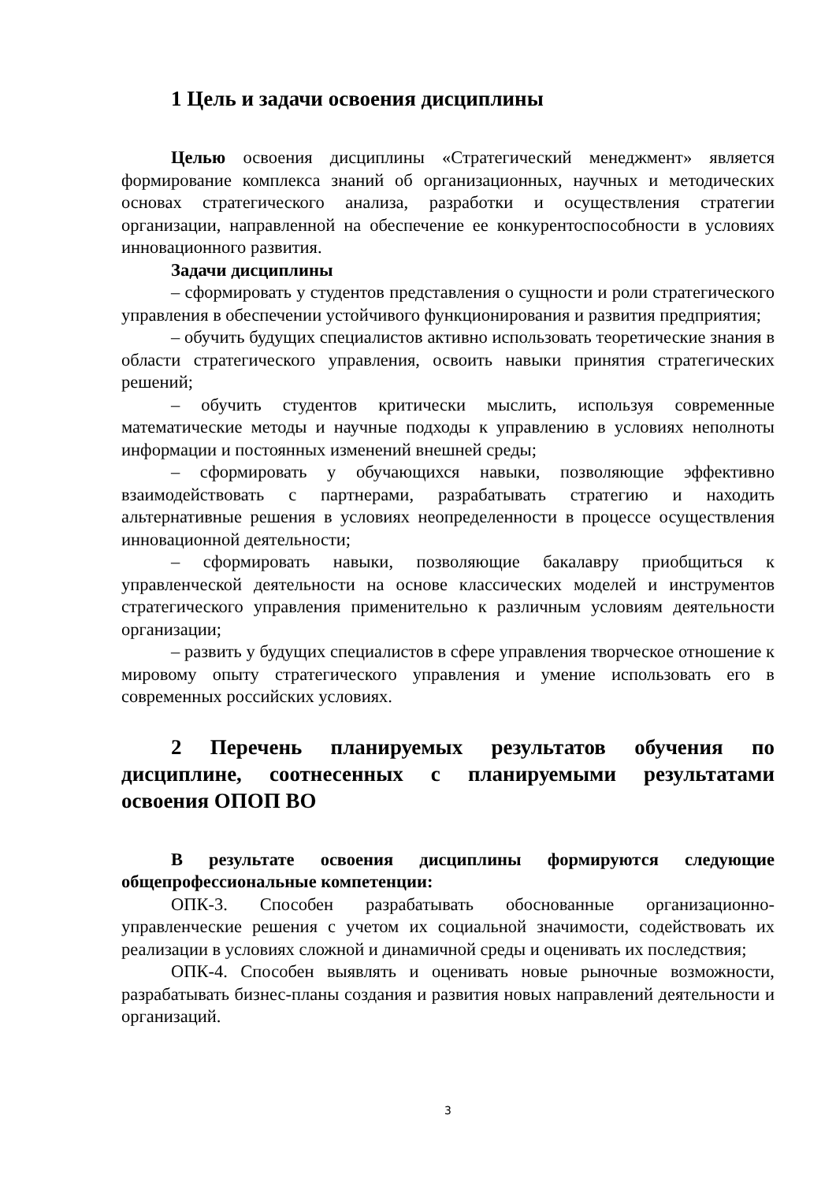1 Цель и задачи освоения дисциплины
Целью освоения дисциплины «Стратегический менеджмент» является формирование комплекса знаний об организационных, научных и методических основах стратегического анализа, разработки и осуществления стратегии организации, направленной на обеспечение ее конкурентоспособности в условиях инновационного развития.
Задачи дисциплины
– сформировать у студентов представления о сущности и роли стратегического управления в обеспечении устойчивого функционирования и развития предприятия;
– обучить будущих специалистов активно использовать теоретические знания в области стратегического управления, освоить навыки принятия стратегических решений;
– обучить студентов критически мыслить, используя современные математические методы и научные подходы к управлению в условиях неполноты информации и постоянных изменений внешней среды;
– сформировать у обучающихся навыки, позволяющие эффективно взаимодействовать с партнерами, разрабатывать стратегию и находить альтернативные решения в условиях неопределенности в процессе осуществления инновационной деятельности;
– сформировать навыки, позволяющие бакалавру приобщиться к управленческой деятельности на основе классических моделей и инструментов стратегического управления применительно к различным условиям деятельности организации;
– развить у будущих специалистов в сфере управления творческое отношение к мировому опыту стратегического управления и умение использовать его в современных российских условиях.
2 Перечень планируемых результатов обучения по дисциплине, соотнесенных с планируемыми результатами освоения ОПОП ВО
В результате освоения дисциплины формируются следующие общепрофессиональные компетенции:
ОПК-3. Способен разрабатывать обоснованные организационно-управленческие решения с учетом их социальной значимости, содействовать их реализации в условиях сложной и динамичной среды и оценивать их последствия;
ОПК-4. Способен выявлять и оценивать новые рыночные возможности, разрабатывать бизнес-планы создания и развития новых направлений деятельности и организаций.
3